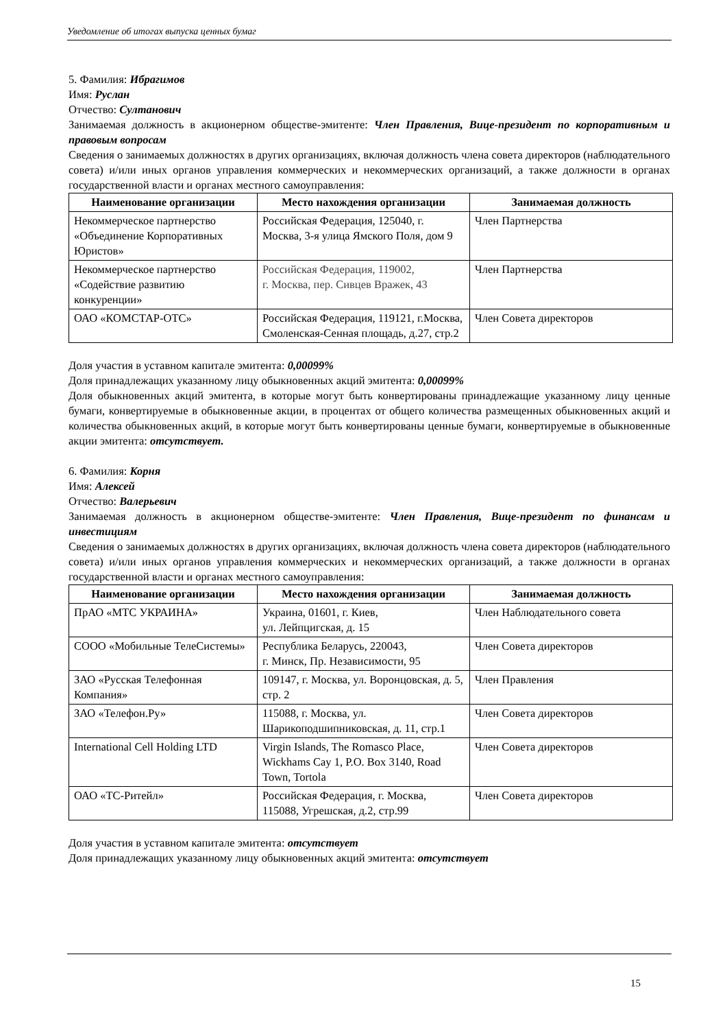Уведомление об итогах выпуска ценных бумаг
5. Фамилия: Ибрагимов
Имя: Руслан
Отчество: Султанович
Занимаемая должность в акционерном обществе-эмитенте: Член Правления, Вице-президент по корпоративным и правовым вопросам
Сведения о занимаемых должностях в других организациях, включая должность члена совета директоров (наблюдательного совета) и/или иных органов управления коммерческих и некоммерческих организаций, а также должности в органах государственной власти и органах местного самоуправления:
| Наименование организации | Место нахождения организации | Занимаемая должность |
| --- | --- | --- |
| Некоммерческое партнерство «Объединение Корпоративных Юристов» | Российская Федерация, 125040, г. Москва, 3-я улица Ямского Поля, дом 9 | Член Партнерства |
| Некоммерческое партнерство «Содействие развитию конкуренции» | Российская Федерация, 119002, г. Москва, пер. Сивцев Вражек, 43 | Член Партнерства |
| ОАО «КОМСТАР-ОТС» | Российская Федерация, 119121, г.Москва, Смоленская-Сенная площадь, д.27, стр.2 | Член Совета директоров |
Доля участия в уставном капитале эмитента: 0,00099%
Доля принадлежащих указанному лицу обыкновенных акций эмитента: 0,00099%
Доля обыкновенных акций эмитента, в которые могут быть конвертированы принадлежащие указанному лицу ценные бумаги, конвертируемые в обыкновенные акции, в процентах от общего количества размещенных обыкновенных акций и количества обыкновенных акций, в которые могут быть конвертированы ценные бумаги, конвертируемые в обыкновенные акции эмитента: отсутствует.
6. Фамилия: Корня
Имя: Алексей
Отчество: Валерьевич
Занимаемая должность в акционерном обществе-эмитенте: Член Правления, Вице-президент по финансам и инвестициям
Сведения о занимаемых должностях в других организациях, включая должность члена совета директоров (наблюдательного совета) и/или иных органов управления коммерческих и некоммерческих организаций, а также должности в органах государственной власти и органах местного самоуправления:
| Наименование организации | Место нахождения организации | Занимаемая должность |
| --- | --- | --- |
| ПрАО «МТС УКРАИНА» | Украина, 01601, г. Киев, ул. Лейпцигская, д. 15 | Член Наблюдательного совета |
| СООО «Мобильные ТелеСистемы» | Республика Беларусь, 220043, г. Минск, Пр. Независимости, 95 | Член Совета директоров |
| ЗАО «Русская Телефонная Компания» | 109147, г. Москва, ул. Воронцовская, д. 5, стр. 2 | Член Правления |
| ЗАО «Телефон.Ру» | 115088, г. Москва, ул. Шарикоподшипниковская, д. 11, стр.1 | Член Совета директоров |
| International Cell Holding LTD | Virgin Islands, The Romasco Place, Wickhams Cay 1, P.O. Box 3140, Road Town, Tortola | Член Совета директоров |
| ОАО «ТС-Ритейл» | Российская Федерация, г. Москва, 115088, Угрешская, д.2, стр.99 | Член Совета директоров |
Доля участия в уставном капитале эмитента: отсутствует
Доля принадлежащих указанному лицу обыкновенных акций эмитента: отсутствует
15